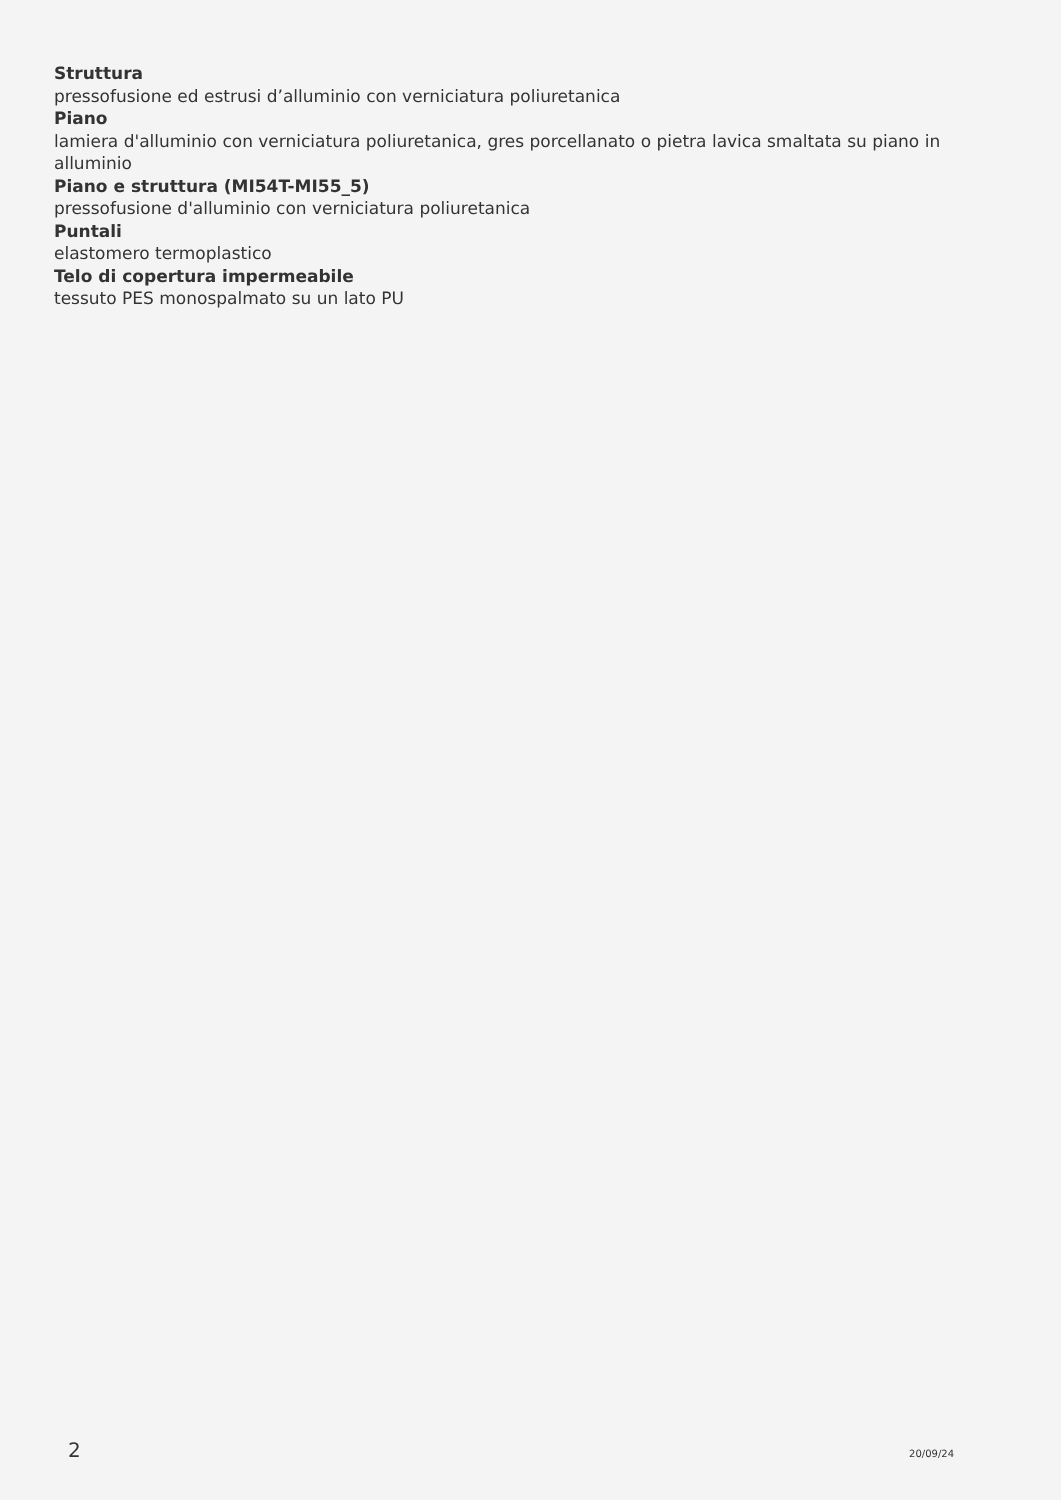Struttura
pressofusione ed estrusi d’alluminio con verniciatura poliuretanica
Piano
lamiera d'alluminio con verniciatura poliuretanica, gres porcellanato o pietra lavica smaltata su piano in alluminio
Piano e struttura (MI54T-MI55_5)
pressofusione d'alluminio con verniciatura poliuretanica
Puntali
elastomero termoplastico
Telo di copertura impermeabile
tessuto PES monospalmato su un lato PU
2 20/09/24